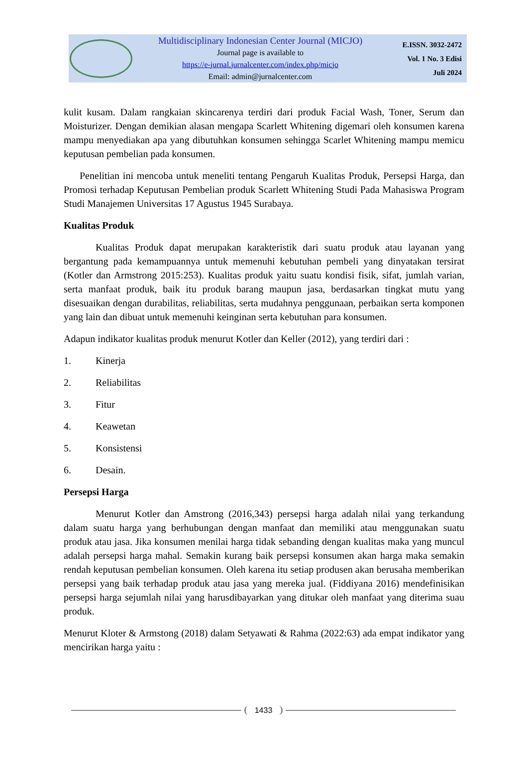Multidisciplinary Indonesian Center Journal (MICJO)
Journal page is available to
https://e-jurnal.jurnalcenter.com/index.php/micjo
Email: admin@jurnalcenter.com
E.ISSN. 3032-2472
Vol. 1 No. 3 Edisi
Juli 2024
kulit kusam. Dalam rangkaian skincarenya terdiri dari produk Facial Wash, Toner, Serum dan Moisturizer. Dengan demikian alasan mengapa Scarlett Whitening digemari oleh konsumen karena mampu menyediakan apa yang dibutuhkan konsumen sehingga Scarlet Whitening mampu memicu keputusan pembelian pada konsumen.
Penelitian ini mencoba untuk meneliti tentang Pengaruh Kualitas Produk, Persepsi Harga, dan Promosi terhadap Keputusan Pembelian produk Scarlett Whitening Studi Pada Mahasiswa Program Studi Manajemen Universitas 17 Agustus 1945 Surabaya.
Kualitas Produk
Kualitas Produk dapat merupakan karakteristik dari suatu produk atau layanan yang bergantung pada kemampuannya untuk memenuhi kebutuhan pembeli yang dinyatakan tersirat (Kotler dan Armstrong 2015:253). Kualitas produk yaitu suatu kondisi fisik, sifat, jumlah varian, serta manfaat produk, baik itu produk barang maupun jasa, berdasarkan tingkat mutu yang disesuaikan dengan durabilitas, reliabilitas, serta mudahnya penggunaan, perbaikan serta komponen yang lain dan dibuat untuk memenuhi keinginan serta kebutuhan para konsumen.
Adapun indikator kualitas produk menurut Kotler dan Keller (2012), yang terdiri dari :
1. Kinerja
2. Reliabilitas
3. Fitur
4. Keawetan
5. Konsistensi
6. Desain.
Persepsi Harga
Menurut Kotler dan Amstrong (2016,343) persepsi harga adalah nilai yang terkandung dalam suatu harga yang berhubungan dengan manfaat dan memiliki atau menggunakan suatu produk atau jasa. Jika konsumen menilai harga tidak sebanding dengan kualitas maka yang muncul adalah persepsi harga mahal. Semakin kurang baik persepsi konsumen akan harga maka semakin rendah keputusan pembelian konsumen. Oleh karena itu setiap produsen akan berusaha memberikan persepsi yang baik terhadap produk atau jasa yang mereka jual. (Fiddiyana 2016) mendefinisikan persepsi harga sejumlah nilai yang harusdibayarkan yang ditukar oleh manfaat yang diterima suau produk.
Menurut Kloter & Armstong (2018) dalam Setyawati & Rahma (2022:63) ada empat indikator yang mencirikan harga yaitu :
1433